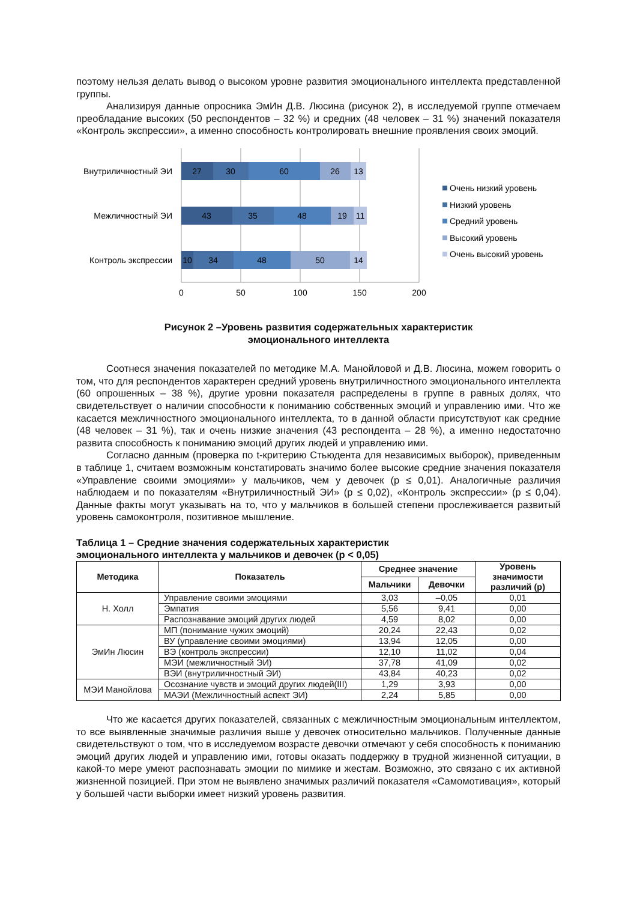поэтому нельзя делать вывод о высоком уровне развития эмоционального интеллекта представленной группы.
Анализируя данные опросника ЭмИн Д.В. Люсина (рисунок 2), в исследуемой группе отмечаем преобладание высоких (50 респондентов – 32 %) и средних (48 человек – 31 %) значений показателя «Контроль экспрессии», а именно способность контролировать внешние проявления своих эмоций.
Внутриличностный ЭИ
Межличностный ЭИ
Контроль экспрессии
27
30
60
26
13
43
35
48
19
11
10
34
48
50
14
0
50
100
150
200
Очень низкий уровень
Низкий уровень
Средний уровень
Высокий уровень
Очень высокий уровень
Рисунок 2 –Уровень развития содержательных характеристик
эмоционального интеллекта
Соотнеся значения показателей по методике М.А. Манойловой и Д.В. Люсина, можем говорить о том, что для респондентов характерен средний уровень внутриличностного эмоционального интеллекта (60 опрошенных – 38 %), другие уровни показателя распределены в группе в равных долях, что свидетельствует о наличии способности к пониманию собственных эмоций и управлению ими. Что же касается межличностного эмоционального интеллекта, то в данной области присутствуют как средние (48 человек – 31 %), так и очень низкие значения (43 респондента – 28 %), а именно недостаточно развита способность к пониманию эмоций других людей и управлению ими.
Согласно данным (проверка по t-критерию Стьюдента для независимых выборок), приведенным в таблице 1, считаем возможным констатировать значимо более высокие средние значения показателя «Управление своими эмоциями» у мальчиков, чем у девочек (p ≤ 0,01). Аналогичные различия наблюдаем и по показателям «Внутриличностный ЭИ» (p ≤ 0,02), «Контроль экспрессии» (p ≤ 0,04). Данные факты могут указывать на то, что у мальчиков в большей степени прослеживается развитый уровень самоконтроля, позитивное мышление.
Таблица 1 – Средние значения содержательных характеристик
эмоционального интеллекта у мальчиков и девочек (p < 0,05)
| Методика | Показатель | Среднее значение | | Уровень значимости различий (p) |
| --- | --- | --- | --- | --- |
| | | Мальчики | Девочки | |
| Н. Холл | Управление своими эмоциями | 3,03 | –0,05 | 0,01 |
| | Эмпатия | 5,56 | 9,41 | 0,00 |
| | Распознавание эмоций других людей | 4,59 | 8,02 | 0,00 |
| ЭмИн Люсин | МП (понимание чужих эмоций) | 20,24 | 22,43 | 0,02 |
| | ВУ (управление своими эмоциями) | 13,94 | 12,05 | 0,00 |
| | ВЭ (контроль экспрессии) | 12,10 | 11,02 | 0,04 |
| | МЭИ (межличностный ЭИ) | 37,78 | 41,09 | 0,02 |
| | ВЭИ (внутриличностный ЭИ) | 43,84 | 40,23 | 0,02 |
| МЭИ Манойлова | Осознание чувств и эмоций других людей(III) | 1,29 | 3,93 | 0,00 |
| | МАЭИ (Межличностный аспект ЭИ) | 2,24 | 5,85 | 0,00 |
Что же касается других показателей, связанных с межличностным эмоциональным интеллектом, то все выявленные значимые различия выше у девочек относительно мальчиков. Полученные данные свидетельствуют о том, что в исследуемом возрасте девочки отмечают у себя способность к пониманию эмоций других людей и управлению ими, готовы оказать поддержку в трудной жизненной ситуации, в какой-то мере умеют распознавать эмоции по мимике и жестам. Возможно, это связано с их активной жизненной позицией. При этом не выявлено значимых различий показателя «Самомотивация», который у большей части выборки имеет низкий уровень развития.